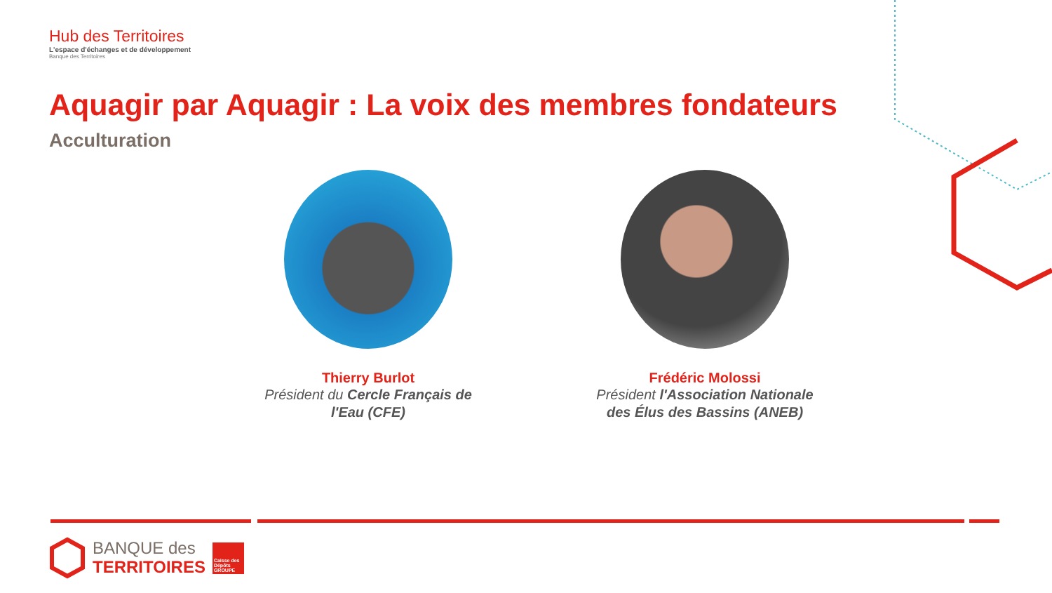Hub des Territoires
L'espace d'échanges et de développement
Banque des Territoires
Aquagir par Aquagir : La voix des membres fondateurs
Acculturation
Thierry Burlot
Président du Cercle Français de l'Eau (CFE)
Frédéric Molossi
Président l'Association Nationale des Élus des Bassins (ANEB)
BANQUE des
TERRITOIRES
Caisse des Dépôts GROUPE